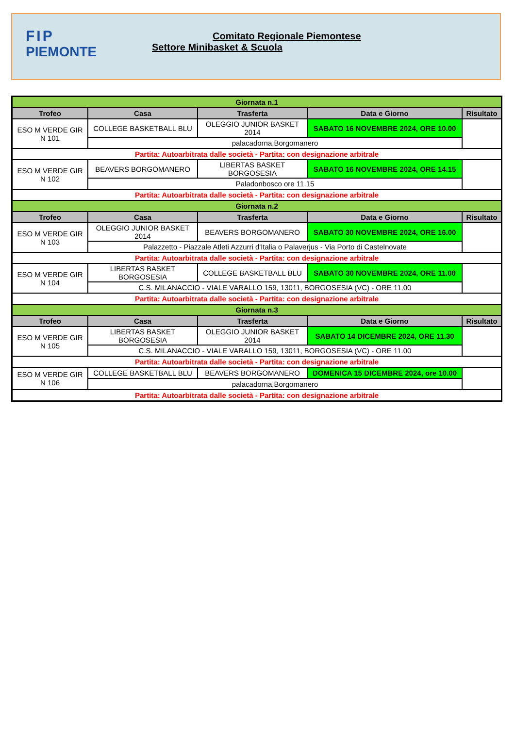FIP
PIEMONTE
Comitato Regionale Piemontese
Settore Minibasket & Scuola
| Giornata n.1 | | | | |
| Trofeo | Casa | Trasferta | Data e Giorno | Risultato |
| ESO M VERDE GIR N 101 | COLLEGE BASKETBALL BLU | OLEGGIO JUNIOR BASKET 2014 | SABATO 16 NOVEMBRE 2024, ORE 10.00 | |
| | palacadorna,Borgomanero | | | |
| Partita: Autoarbitrata dalle società - Partita: con designazione arbitrale | | | | |
| ESO M VERDE GIR N 102 | BEAVERS BORGOMANERO | LIBERTAS BASKET BORGOSESIA | SABATO 16 NOVEMBRE 2024, ORE 14.15 | |
| | Paladonbosco ore 11.15 | | | |
| Partita: Autoarbitrata dalle società - Partita: con designazione arbitrale | | | | |
| Giornata n.2 | | | | |
| Trofeo | Casa | Trasferta | Data e Giorno | Risultato |
| ESO M VERDE GIR N 103 | OLEGGIO JUNIOR BASKET 2014 | BEAVERS BORGOMANERO | SABATO 30 NOVEMBRE 2024, ORE 16.00 | |
| | Palazzetto - Piazzale Atleti Azzurri d'Italia o Palaverjus - Via Porto di Castelnovate | | | |
| Partita: Autoarbitrata dalle società - Partita: con designazione arbitrale | | | | |
| ESO M VERDE GIR N 104 | LIBERTAS BASKET BORGOSESIA | COLLEGE BASKETBALL BLU | SABATO 30 NOVEMBRE 2024, ORE 11.00 | |
| | C.S. MILANACCIO - VIALE VARALLO 159, 13011, BORGOSESIA (VC) - ORE 11.00 | | | |
| Partita: Autoarbitrata dalle società - Partita: con designazione arbitrale | | | | |
| Giornata n.3 | | | | |
| Trofeo | Casa | Trasferta | Data e Giorno | Risultato |
| ESO M VERDE GIR N 105 | LIBERTAS BASKET BORGOSESIA | OLEGGIO JUNIOR BASKET 2014 | SABATO 14 DICEMBRE 2024, ORE 11.30 | |
| | C.S. MILANACCIO - VIALE VARALLO 159, 13011, BORGOSESIA (VC) - ORE 11.00 | | | |
| Partita: Autoarbitrata dalle società - Partita: con designazione arbitrale | | | | |
| ESO M VERDE GIR N 106 | COLLEGE BASKETBALL BLU | BEAVERS BORGOMANERO | DOMENICA 15 DICEMBRE 2024, ore 10.00 | |
| | palacadorna,Borgomanero | | | |
| Partita: Autoarbitrata dalle società - Partita: con designazione arbitrale | | | | |